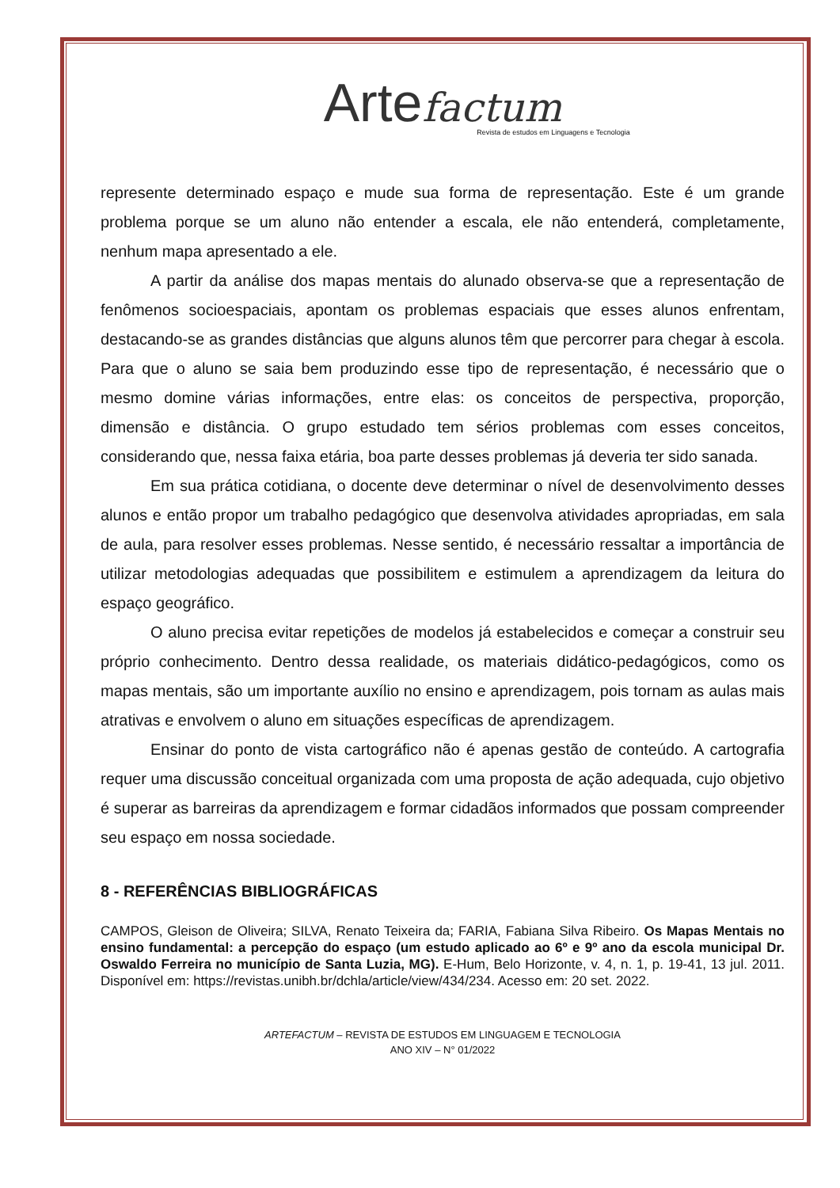Arte factum
Revista de estudos em Linguagens e Tecnologia
represente determinado espaço e mude sua forma de representação. Este é um grande problema porque se um aluno não entender a escala, ele não entenderá, completamente, nenhum mapa apresentado a ele.
A partir da análise dos mapas mentais do alunado observa-se que a representação de fenômenos socioespaciais, apontam os problemas espaciais que esses alunos enfrentam, destacando-se as grandes distâncias que alguns alunos têm que percorrer para chegar à escola. Para que o aluno se saia bem produzindo esse tipo de representação, é necessário que o mesmo domine várias informações, entre elas: os conceitos de perspectiva, proporção, dimensão e distância. O grupo estudado tem sérios problemas com esses conceitos, considerando que, nessa faixa etária, boa parte desses problemas já deveria ter sido sanada.
Em sua prática cotidiana, o docente deve determinar o nível de desenvolvimento desses alunos e então propor um trabalho pedagógico que desenvolva atividades apropriadas, em sala de aula, para resolver esses problemas. Nesse sentido, é necessário ressaltar a importância de utilizar metodologias adequadas que possibilitem e estimulem a aprendizagem da leitura do espaço geográfico.
O aluno precisa evitar repetições de modelos já estabelecidos e começar a construir seu próprio conhecimento. Dentro dessa realidade, os materiais didático-pedagógicos, como os mapas mentais, são um importante auxílio no ensino e aprendizagem, pois tornam as aulas mais atrativas e envolvem o aluno em situações específicas de aprendizagem.
Ensinar do ponto de vista cartográfico não é apenas gestão de conteúdo. A cartografia requer uma discussão conceitual organizada com uma proposta de ação adequada, cujo objetivo é superar as barreiras da aprendizagem e formar cidadãos informados que possam compreender seu espaço em nossa sociedade.
8 - REFERÊNCIAS BIBLIOGRÁFICAS
CAMPOS, Gleison de Oliveira; SILVA, Renato Teixeira da; FARIA, Fabiana Silva Ribeiro. Os Mapas Mentais no ensino fundamental: a percepção do espaço (um estudo aplicado ao 6º e 9º ano da escola municipal Dr. Oswaldo Ferreira no município de Santa Luzia, MG). E-Hum, Belo Horizonte, v. 4, n. 1, p. 19-41, 13 jul. 2011. Disponível em: https://revistas.unibh.br/dchla/article/view/434/234. Acesso em: 20 set. 2022.
ARTEFACTUM – REVISTA DE ESTUDOS EM LINGUAGEM E TECNOLOGIA
ANO XIV – N° 01/2022